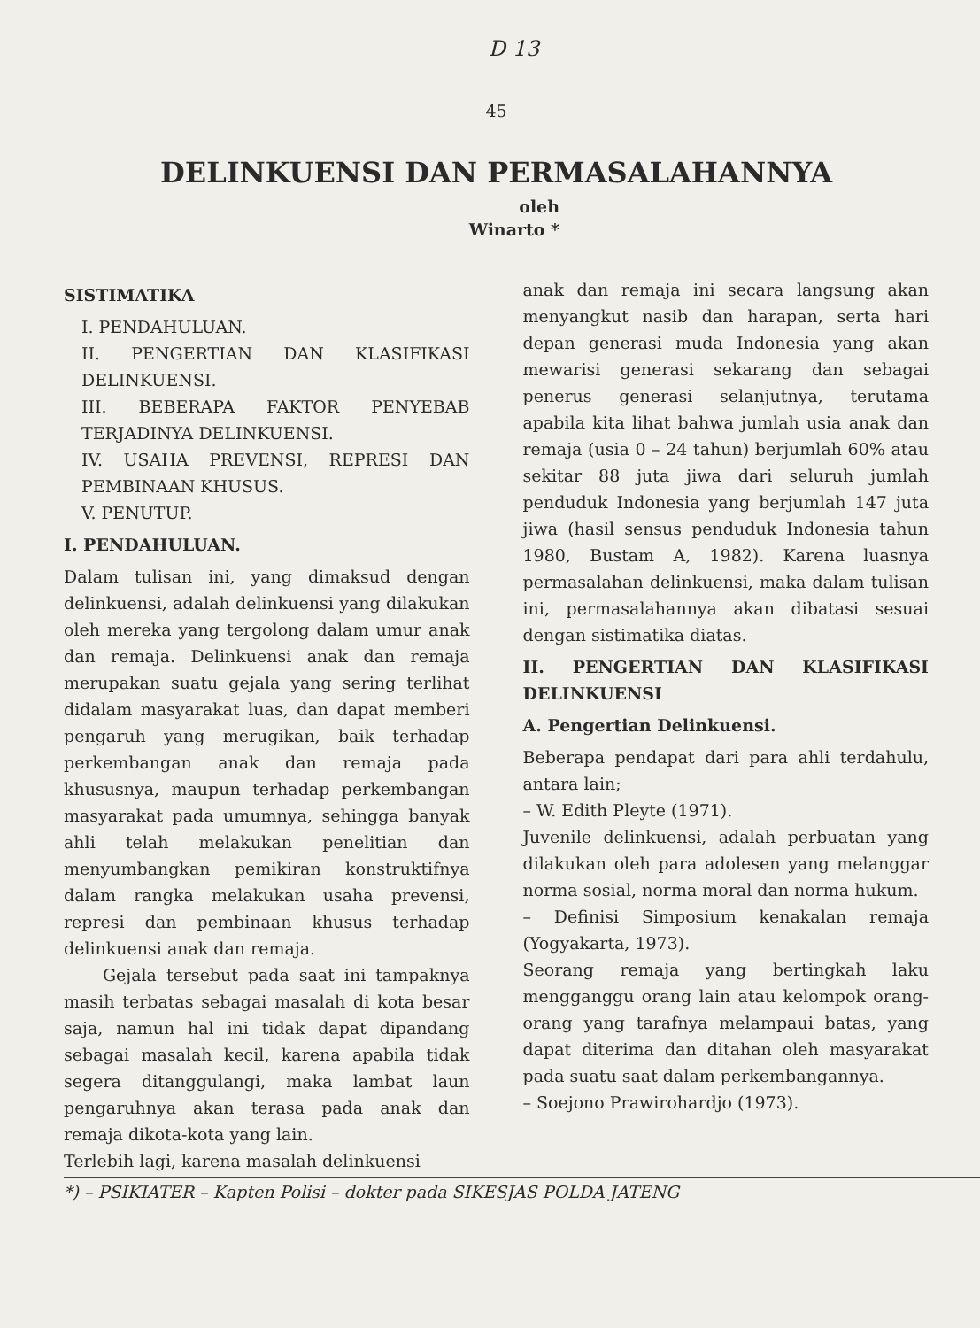D 13
45
DELINKUENSI DAN PERMASALAHANNYA
oleh
Winarto *
SISTIMATIKA
I. PENDAHULUAN.
II. PENGERTIAN DAN KLASIFIKASI DELINKUENSI.
III. BEBERAPA FAKTOR PENYEBAB TERJADINYA DELINKUENSI.
IV. USAHA PREVENSI, REPRESI DAN PEMBINAAN KHUSUS.
V. PENUTUP.
I. PENDAHULUAN.
Dalam tulisan ini, yang dimaksud dengan delinkuensi, adalah delinkuensi yang dilakukan oleh mereka yang tergolong dalam umur anak dan remaja. Delinkuensi anak dan remaja merupakan suatu gejala yang sering terlihat didalam masyarakat luas, dan dapat memberi pengaruh yang merugikan, baik terhadap perkembangan anak dan remaja pada khususnya, maupun terhadap perkembangan masyarakat pada umumnya, sehingga banyak ahli telah melakukan penelitian dan menyumbangkan pemikiran konstruktifnya dalam rangka melakukan usaha prevensi, represi dan pembinaan khusus terhadap delinkuensi anak dan remaja.
Gejala tersebut pada saat ini tampaknya masih terbatas sebagai masalah di kota besar saja, namun hal ini tidak dapat dipandang sebagai masalah kecil, karena apabila tidak segera ditanggulangi, maka lambat laun pengaruhnya akan terasa pada anak dan remaja dikota-kota yang lain.
Terlebih lagi, karena masalah delinkuensi
anak dan remaja ini secara langsung akan menyangkut nasib dan harapan, serta hari depan generasi muda Indonesia yang akan mewarisi generasi sekarang dan sebagai penerus generasi selanjutnya, terutama apabila kita lihat bahwa jumlah usia anak dan remaja (usia 0 – 24 tahun) berjumlah 60% atau sekitar 88 juta jiwa dari seluruh jumlah penduduk Indonesia yang berjumlah 147 juta jiwa (hasil sensus penduduk Indonesia tahun 1980, Bustam A, 1982). Karena luasnya permasalahan delinkuensi, maka dalam tulisan ini, permasalahannya akan dibatasi sesuai dengan sistimatika diatas.
II. PENGERTIAN DAN KLASIFIKASI DELINKUENSI
A. Pengertian Delinkuensi.
Beberapa pendapat dari para ahli terdahulu, antara lain;
– W. Edith Pleyte (1971).
Juvenile delinkuensi, adalah perbuatan yang dilakukan oleh para adolesen yang melanggar norma sosial, norma moral dan norma hukum.
– Definisi Simposium kenakalan remaja (Yogyakarta, 1973).
Seorang remaja yang bertingkah laku mengganggu orang lain atau kelompok orang-orang yang tarafnya melampaui batas, yang dapat diterima dan ditahan oleh masyarakat pada suatu saat dalam perkembangannya.
– Soejono Prawirohardjo (1973).
*) – PSIKIATER – Kapten Polisi – dokter pada SIKESJAS POLDA JATENG